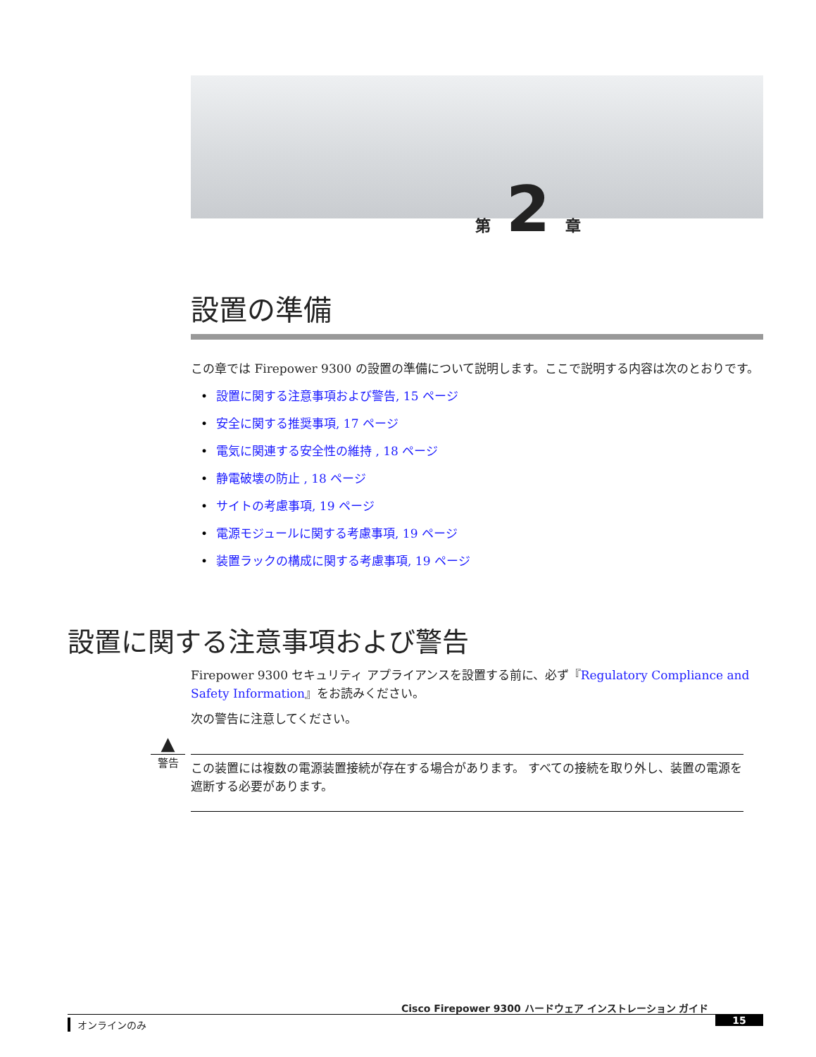第 2 章
設置の準備
この章では Firepower 9300 の設置の準備について説明します。ここで説明する内容は次のとおりです。
• 設置に関する注意事項および警告, 15 ページ
• 安全に関する推奨事項, 17 ページ
• 電気に関連する安全性の維持 , 18 ページ
• 静電破壊の防止 , 18 ページ
• サイトの考慮事項, 19 ページ
• 電源モジュールに関する考慮事項, 19 ページ
• 装置ラックの構成に関する考慮事項, 19 ページ
設置に関する注意事項および警告
Firepower 9300 セキュリティ アプライアンスを設置する前に、必ず『Regulatory Compliance and Safety Information』をお読みください。
次の警告に注意してください。
▲
警告
この装置には複数の電源装置接続が存在する場合があります。 すべての接続を取り外し、装置の電源を遮断する必要があります。
Cisco Firepower 9300 ハードウェア インストレーション ガイド
オンラインのみ 15